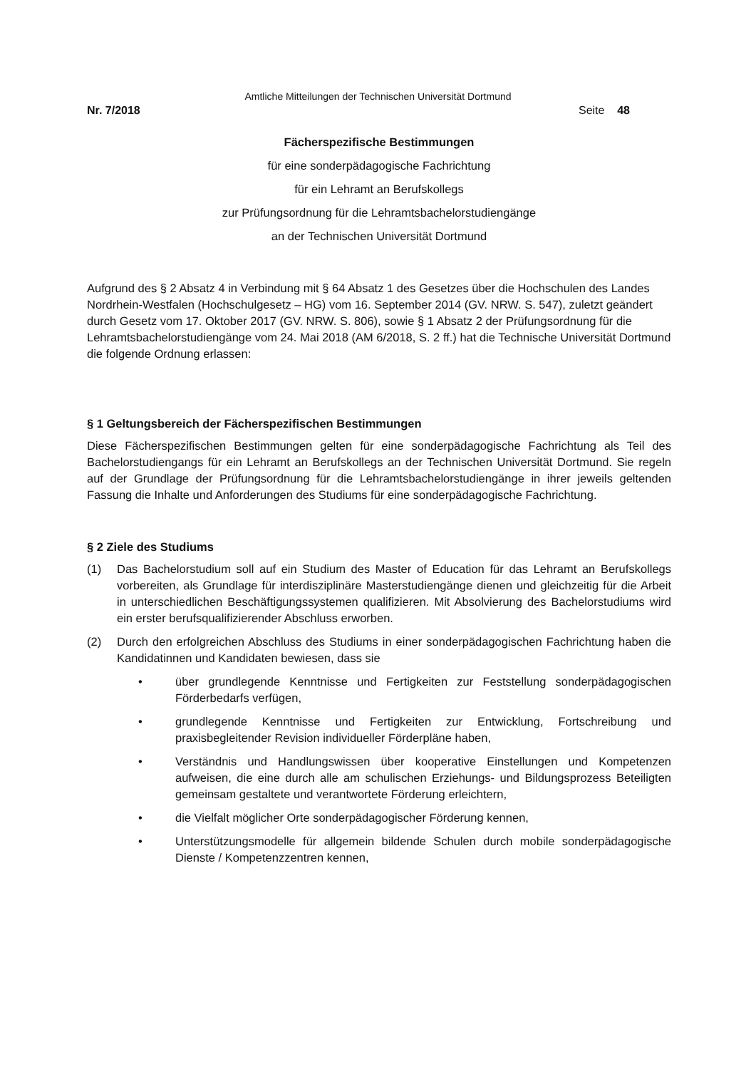Amtliche Mitteilungen der Technischen Universität Dortmund
Nr. 7/2018 Seite 48
Fächerspezifische Bestimmungen
für eine sonderpädagogische Fachrichtung
für ein Lehramt an Berufskollegs
zur Prüfungsordnung für die Lehramtsbachelorstudiengänge
an der Technischen Universität Dortmund
Aufgrund des § 2 Absatz 4 in Verbindung mit § 64 Absatz 1 des Gesetzes über die Hochschulen des Landes Nordrhein-Westfalen (Hochschulgesetz – HG) vom 16. September 2014 (GV. NRW. S. 547), zuletzt geändert durch Gesetz vom 17. Oktober 2017 (GV. NRW. S. 806), sowie § 1 Absatz 2 der Prüfungsordnung für die Lehramtsbachelorstudiengänge vom 24. Mai 2018 (AM 6/2018, S. 2 ff.) hat die Technische Universität Dortmund die folgende Ordnung erlassen:
§ 1 Geltungsbereich der Fächerspezifischen Bestimmungen
Diese Fächerspezifischen Bestimmungen gelten für eine sonderpädagogische Fachrichtung als Teil des Bachelorstudiengangs für ein Lehramt an Berufskollegs an der Technischen Universität Dortmund. Sie regeln auf der Grundlage der Prüfungsordnung für die Lehramtsbachelorstudiengänge in ihrer jeweils geltenden Fassung die Inhalte und Anforderungen des Studiums für eine sonderpädagogische Fachrichtung.
§ 2 Ziele des Studiums
(1) Das Bachelorstudium soll auf ein Studium des Master of Education für das Lehramt an Berufskollegs vorbereiten, als Grundlage für interdisziplinäre Masterstudiengänge dienen und gleichzeitig für die Arbeit in unterschiedlichen Beschäftigungssystemen qualifizieren. Mit Absolvierung des Bachelorstudiums wird ein erster berufsqualifizierender Abschluss erworben.
(2) Durch den erfolgreichen Abschluss des Studiums in einer sonderpädagogischen Fachrichtung haben die Kandidatinnen und Kandidaten bewiesen, dass sie
• über grundlegende Kenntnisse und Fertigkeiten zur Feststellung sonderpädagogischen Förderbedarfs verfügen,
• grundlegende Kenntnisse und Fertigkeiten zur Entwicklung, Fortschreibung und praxisbegleitender Revision individueller Förderpläne haben,
• Verständnis und Handlungswissen über kooperative Einstellungen und Kompetenzen aufweisen, die eine durch alle am schulischen Erziehungs- und Bildungsprozess Beteiligten gemeinsam gestaltete und verantwortete Förderung erleichtern,
• die Vielfalt möglicher Orte sonderpädagogischer Förderung kennen,
• Unterstützungsmodelle für allgemein bildende Schulen durch mobile sonderpädagogische Dienste / Kompetenzzentren kennen,